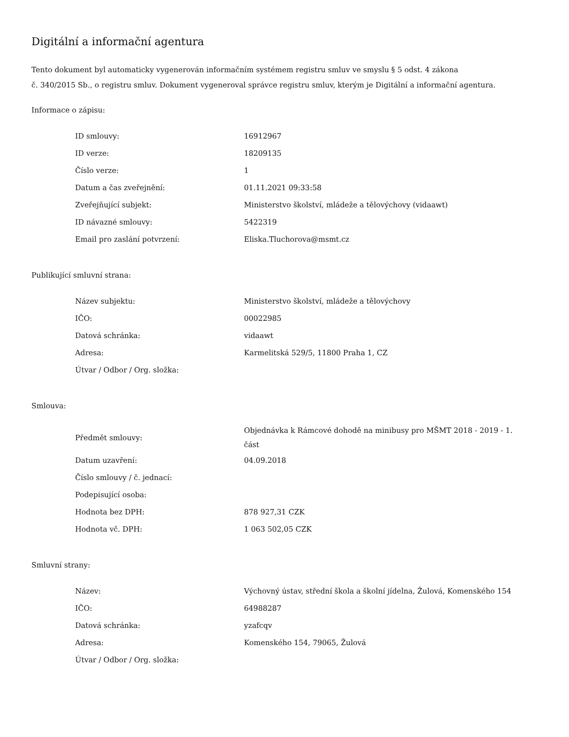Digitální a informační agentura
Tento dokument byl automaticky vygenerován informačním systémem registru smluv ve smyslu § 5 odst. 4 zákona
č. 340/2015 Sb., o registru smluv. Dokument vygeneroval správce registru smluv, kterým je Digitální a informační agentura.
Informace o zápisu:
| ID smlouvy: | 16912967 |
| ID verze: | 18209135 |
| Číslo verze: | 1 |
| Datum a čas zveřejnění: | 01.11.2021 09:33:58 |
| Zveřejňující subjekt: | Ministerstvo školství, mládeže a tělovýchovy (vidaawt) |
| ID návazné smlouvy: | 5422319 |
| Email pro zaslání potvrzení: | Eliska.Tluchorova@msmt.cz |
Publikující smluvní strana:
| Název subjektu: | Ministerstvo školství, mládeže a tělovýchovy |
| IČO: | 00022985 |
| Datová schránka: | vidaawt |
| Adresa: | Karmelitská 529/5, 11800 Praha 1, CZ |
| Útvar / Odbor / Org. složka: | |
Smlouva:
| Předmět smlouvy: | Objednávka k Rámcové dohodě na minibusy pro MŠMT 2018 - 2019 - 1. část |
| Datum uzavření: | 04.09.2018 |
| Číslo smlouvy / č. jednací: | |
| Podepisující osoba: | |
| Hodnota bez DPH: | 878 927,31 CZK |
| Hodnota vč. DPH: | 1 063 502,05 CZK |
Smluvní strany:
| Název: | Výchovný ústav, střední škola a školní jídelna, Žulová, Komenského 154 |
| IČO: | 64988287 |
| Datová schránka: | yzafcqv |
| Adresa: | Komenského 154, 79065, Žulová |
| Útvar / Odbor / Org. složka: | |